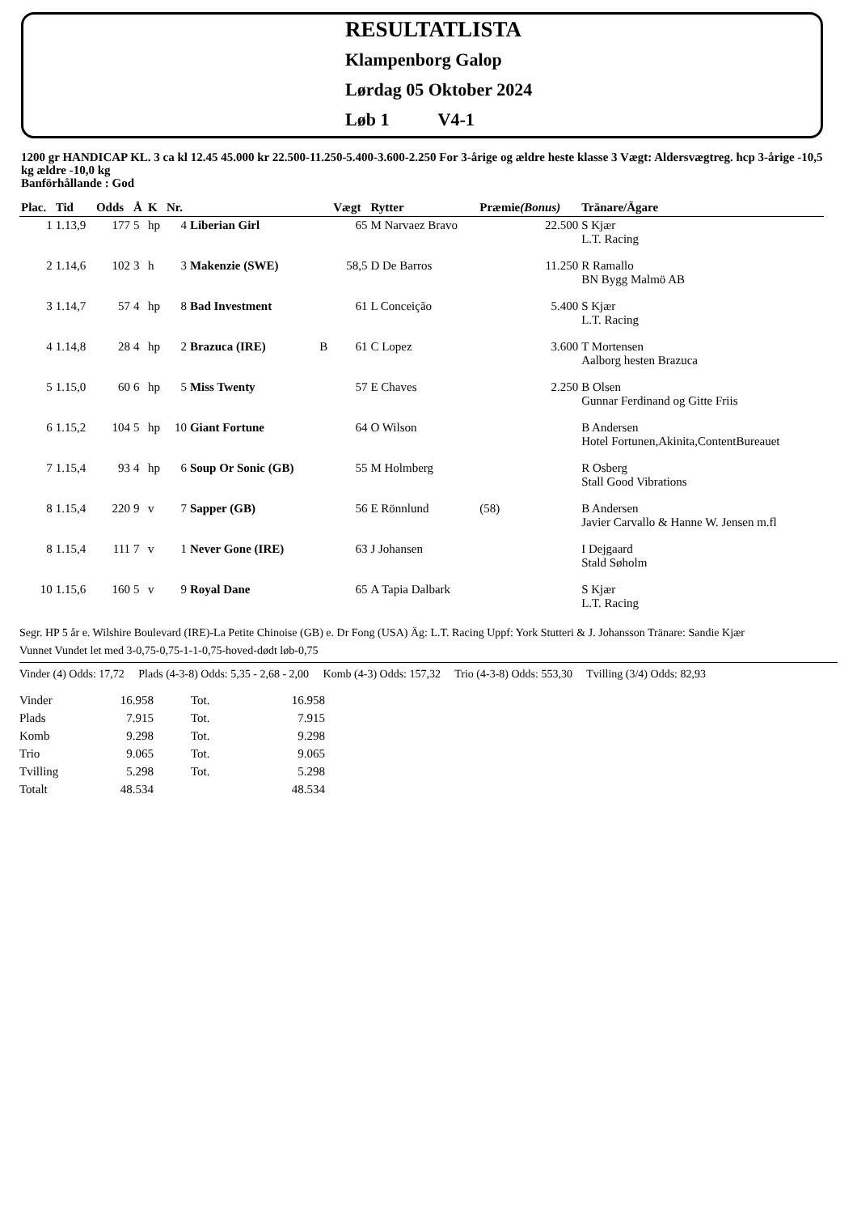RESULTATLISTA
Klampenborg Galop
Lørdag 05 Oktober 2024
Løb 1 V4-1
1200 gr HANDICAP KL. 3 ca kl 12.45 45.000 kr 22.500-11.250-5.400-3.600-2.250 For 3-årige og ældre heste klasse 3 Vægt: Aldersvægtreg. hcp 3-årige -10,5 kg ældre -10,0 kg
Banförhållande : God
| Plac. | Tid | Odds | Å | K | Nr. | | | Vægt | Rytter | Præmie (Bonus) | Tränare/Ägare |
| --- | --- | --- | --- | --- | --- | --- | --- | --- | --- | --- | --- |
| 1 | 1.13,9 | 177 | 5 | hp | 4 | Liberian Girl | | 65 | M Narvaez Bravo | 22.500 | S Kjær L.T. Racing |
| 2 | 1.14,6 | 102 | 3 | h | 3 | Makenzie (SWE) | | 58,5 | D De Barros | 11.250 | R Ramallo BN Bygg Malmö AB |
| 3 | 1.14,7 | 57 | 4 | hp | 8 | Bad Investment | | 61 | L Conceição | 5.400 | S Kjær L.T. Racing |
| 4 | 1.14,8 | 28 | 4 | hp | 2 | Brazuca (IRE) | B | 61 | C Lopez | 3.600 | T Mortensen Aalborg hesten Brazuca |
| 5 | 1.15,0 | 60 | 6 | hp | 5 | Miss Twenty | | 57 | E Chaves | 2.250 | B Olsen Gunnar Ferdinand og Gitte Friis |
| 6 | 1.15,2 | 104 | 5 | hp | 10 | Giant Fortune | | 64 | O Wilson | | B Andersen Hotel Fortunen,Akinita,ContentBureauet |
| 7 | 1.15,4 | 93 | 4 | hp | 6 | Soup Or Sonic (GB) | | 55 | M Holmberg | | R Osberg Stall Good Vibrations |
| 8 | 1.15,4 | 220 | 9 | v | 7 | Sapper (GB) | | 56 | E Rönnlund | (58) | B Andersen Javier Carvallo & Hanne W. Jensen m.fl |
| 8 | 1.15,4 | 111 | 7 | v | 1 | Never Gone (IRE) | | 63 | J Johansen | | I Dejgaard Stald Søholm |
| 10 | 1.15,6 | 160 | 5 | v | 9 | Royal Dane | | 65 | A Tapia Dalbark | | S Kjær L.T. Racing |
Segr. HP 5 år e. Wilshire Boulevard (IRE)-La Petite Chinoise (GB) e. Dr Fong (USA) Äg: L.T. Racing Uppf: York Stutteri & J. Johansson Tränare: Sandie Kjær
Vunnet Vundet let med 3-0,75-0,75-1-1-0,75-hoved-dødt løb-0,75
Vinder (4) Odds: 17,72 Plads (4-3-8) Odds: 5,35 - 2,68 - 2,00 Komb (4-3) Odds: 157,32 Trio (4-3-8) Odds: 553,30 Tvilling (3/4) Odds: 82,93
| Vinder | 16.958 | Tot. | 16.958 |
| Plads | 7.915 | Tot. | 7.915 |
| Komb | 9.298 | Tot. | 9.298 |
| Trio | 9.065 | Tot. | 9.065 |
| Tvilling | 5.298 | Tot. | 5.298 |
| Totalt | 48.534 | | 48.534 |